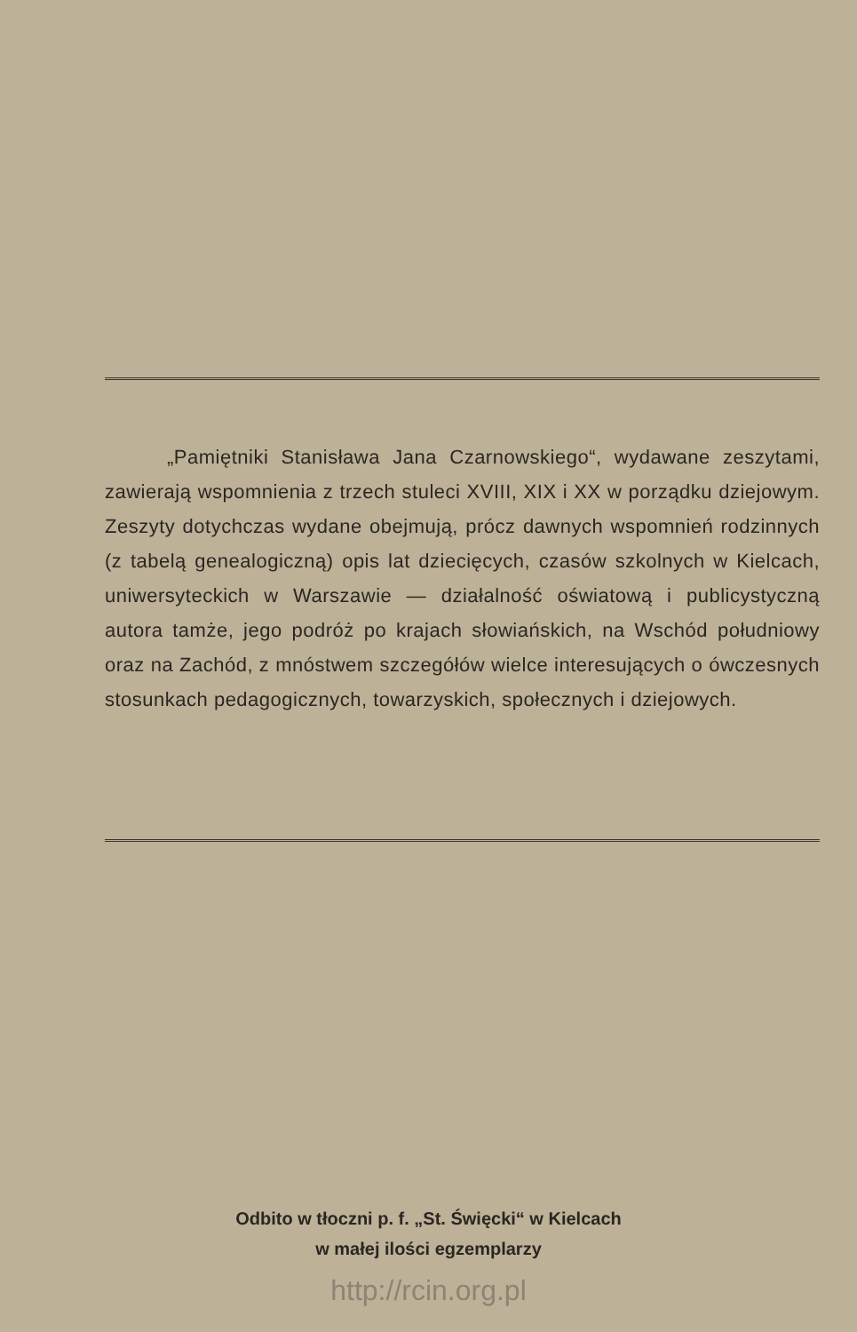„Pamiętniki Stanisława Jana Czarnowskiego“, wydawane zeszytami, zawierają wspomnienia z trzech stuleci XVIII, XIX i XX w porządku dziejowym. Zeszyty dotychczas wydane obejmują, prócz dawnych wspomnień rodzinnych (z tabelą genealogiczną) opis lat dziecięcych, czasów szkolnych w Kielcach, uniwersyteckich w Warszawie — działalność oświatową i publicystyczną autora tamże, jego podróż po krajach słowiańskich, na Wschód południowy oraz na Zachód, z mnóstwem szczegółów wielce interesujących o ówczesnych stosunkach pedagogicznych, towarzyskich, społecznych i dziejowych.
Odbito w tłoczni p. f. „St. Święcki“ w Kielcach
w małej ilości egzemplarzy
http://rcin.org.pl